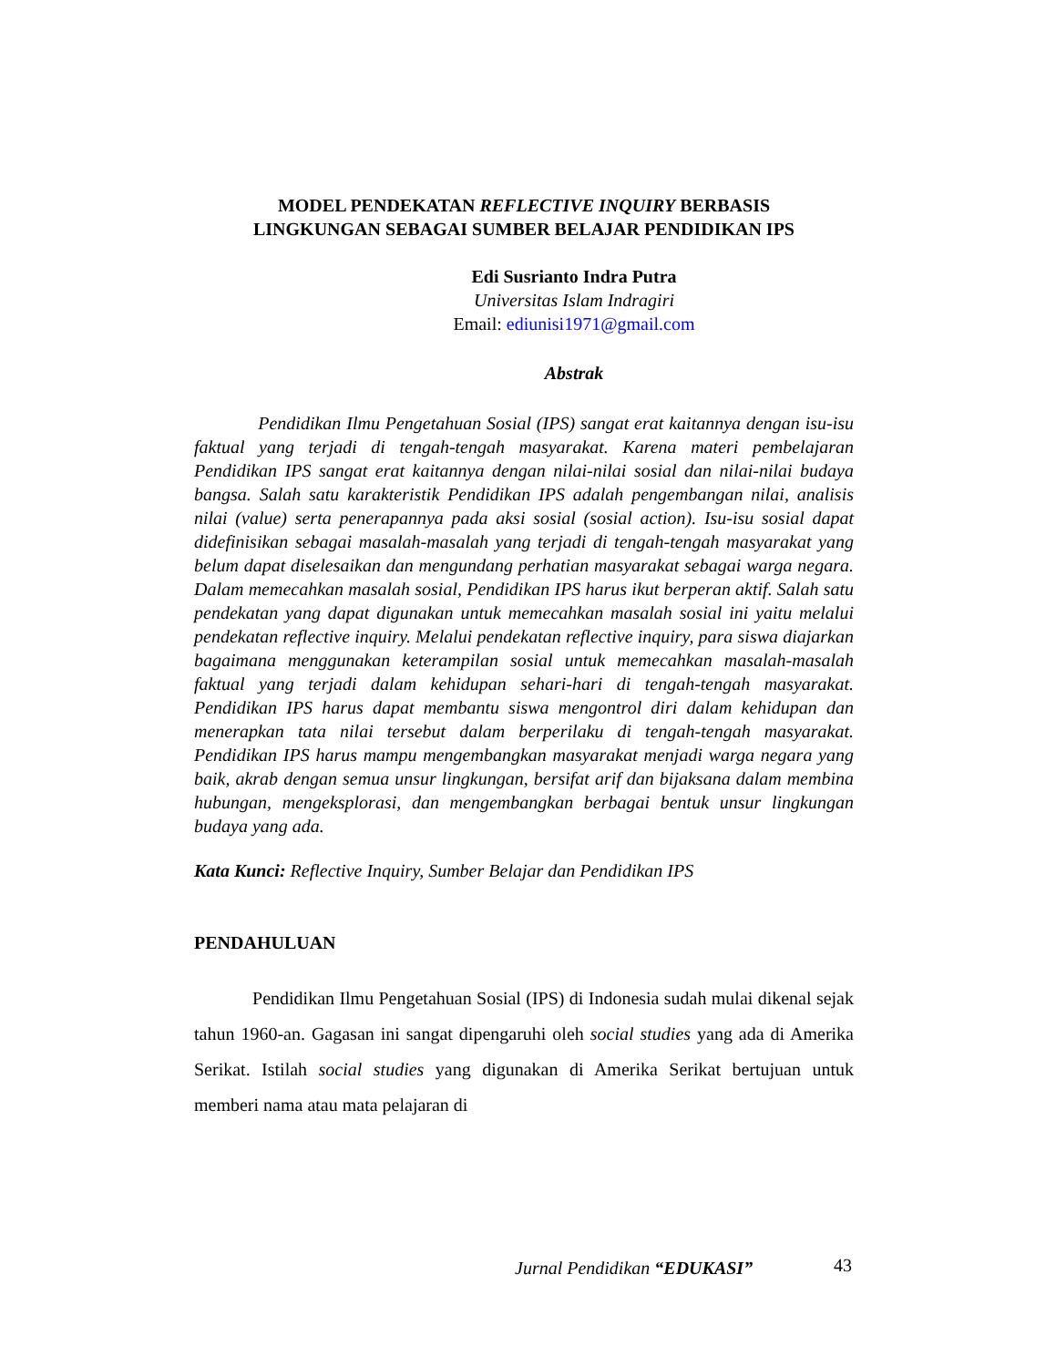MODEL PENDEKATAN REFLECTIVE INQUIRY BERBASIS
LINGKUNGAN SEBAGAI SUMBER BELAJAR PENDIDIKAN IPS
Edi Susrianto Indra Putra
Universitas Islam Indragiri
Email: ediunisi1971@gmail.com
Abstrak
Pendidikan Ilmu Pengetahuan Sosial (IPS) sangat erat kaitannya dengan isu-isu faktual yang terjadi di tengah-tengah masyarakat. Karena materi pembelajaran Pendidikan IPS sangat erat kaitannya dengan nilai-nilai sosial dan nilai-nilai budaya bangsa. Salah satu karakteristik Pendidikan IPS adalah pengembangan nilai, analisis nilai (value) serta penerapannya pada aksi sosial (sosial action). Isu-isu sosial dapat didefinisikan sebagai masalah-masalah yang terjadi di tengah-tengah masyarakat yang belum dapat diselesaikan dan mengundang perhatian masyarakat sebagai warga negara. Dalam memecahkan masalah sosial, Pendidikan IPS harus ikut berperan aktif. Salah satu pendekatan yang dapat digunakan untuk memecahkan masalah sosial ini yaitu melalui pendekatan reflective inquiry. Melalui pendekatan reflective inquiry, para siswa diajarkan bagaimana menggunakan keterampilan sosial untuk memecahkan masalah-masalah faktual yang terjadi dalam kehidupan sehari-hari di tengah-tengah masyarakat. Pendidikan IPS harus dapat membantu siswa mengontrol diri dalam kehidupan dan menerapkan tata nilai tersebut dalam berperilaku di tengah-tengah masyarakat. Pendidikan IPS harus mampu mengembangkan masyarakat menjadi warga negara yang baik, akrab dengan semua unsur lingkungan, bersifat arif dan bijaksana dalam membina hubungan, mengeksplorasi, dan mengembangkan berbagai bentuk unsur lingkungan budaya yang ada.
Kata Kunci: Reflective Inquiry, Sumber Belajar dan Pendidikan IPS
PENDAHULUAN
Pendidikan Ilmu Pengetahuan Sosial (IPS) di Indonesia sudah mulai dikenal sejak tahun 1960-an. Gagasan ini sangat dipengaruhi oleh social studies yang ada di Amerika Serikat. Istilah social studies yang digunakan di Amerika Serikat bertujuan untuk memberi nama atau mata pelajaran di
Jurnal Pendidikan “EDUKASI” 43